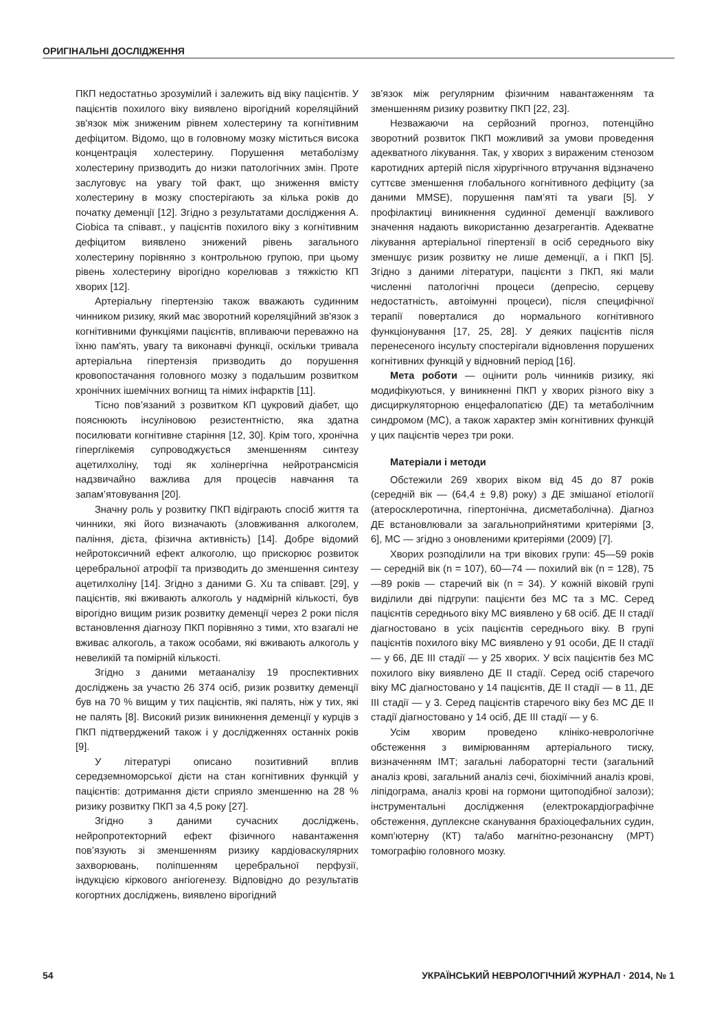ОРИГІНАЛЬНІ ДОСЛІДЖЕННЯ
ПКП недостатньо зрозумілий і залежить від віку пацієнтів. У пацієнтів похилого віку виявлено вірогідний кореляційний зв'язок між зниженим рівнем холестерину та когнітивним дефіцитом. Відомо, що в головному мозку міститься висока концентрація холестерину. Порушення метаболізму холестерину призводить до низки патологічних змін. Проте заслуговує на увагу той факт, що зниження вмісту холестерину в мозку спостерігають за кілька років до початку деменції [12]. Згідно з результатами дослідження A. Ciobica та співавт., у пацієнтів похилого віку з когнітивним дефіцитом виявлено знижений рівень загального холестерину порівняно з контрольною групою, при цьому рівень холестерину вірогідно корелював з тяжкістю КП хворих [12].
Артеріальну гіпертензію також вважають судинним чинником ризику, який має зворотний кореляційний зв'язок з когнітивними функціями пацієнтів, впливаючи переважно на їхню пам'ять, увагу та виконавчі функції, оскільки тривала артеріальна гіпертензія призводить до порушення кровопостачання головного мозку з подальшим розвитком хронічних ішемічних вогнищ та німих інфарктів [11].
Тісно пов’язаний з розвитком КП цукровий діабет, що пояснюють інсуліновою резистентністю, яка здатна посилювати когнітивне старіння [12, 30]. Крім того, хронічна гіперглікемія супроводжується зменшенням синтезу ацетилхоліну, тоді як холінергічна нейротрансмісія надзвичайно важлива для процесів навчання та запам’ятовування [20].
Значну роль у розвитку ПКП відіграють спосіб життя та чинники, які його визначають (зловживання алкоголем, паління, дієта, фізична активність) [14]. Добре відомий нейротоксичний ефект алкоголю, що прискорює розвиток церебральної атрофії та призводить до зменшення синтезу ацетилхоліну [14]. Згідно з даними G. Xu та співавт. [29], у пацієнтів, які вживають алкоголь у надмірній кількості, був вірогідно вищим ризик розвитку деменції через 2 роки після встановлення діагнозу ПКП порівняно з тими, хто взагалі не вживає алкоголь, а також особами, які вживають алкоголь у невеликій та помірній кількості.
Згідно з даними метааналізу 19 проспективних досліджень за участю 26 374 осіб, ризик розвитку деменції був на 70 % вищим у тих пацієнтів, які палять, ніж у тих, які не палять [8]. Високий ризик виникнення деменції у курців з ПКП підтверджений також і у дослідженнях останніх років [9].
У літературі описано позитивний вплив середземноморської дієти на стан когнітивних функцій у пацієнтів: дотримання дієти сприяло зменшенню на 28 % ризику розвитку ПКП за 4,5 року [27].
Згідно з даними сучасних досліджень, нейропротекторний ефект фізичного навантаження пов’язують зі зменшенням ризику кардіоваскулярних захворювань, поліпшенням церебральної перфузії, індукцією кіркового ангіогенезу. Відповідно до результатів когортних досліджень, виявлено вірогідний
зв'язок між регулярним фізичним навантаженням та зменшенням ризику розвитку ПКП [22, 23].
Незважаючи на серйозний прогноз, потенційно зворотний розвиток ПКП можливий за умови проведення адекватного лікування. Так, у хворих з вираженим стенозом каротидних артерій після хірургічного втручання відзначено суттєве зменшення глобального когнітивного дефіциту (за даними MMSE), порушення пам’яті та уваги [5]. У профілактиці виникнення судинної деменції важливого значення надають використанню дезагрегантів. Адекватне лікування артеріальної гіпертензії в осіб середнього віку зменшує ризик розвитку не лише деменції, а і ПКП [5]. Згідно з даними літератури, пацієнти з ПКП, які мали численні патологічні процеси (депресію, серцеву недостатність, автоімунні процеси), після специфічної терапії поверталися до нормального когнітивного функціонування [17, 25, 28]. У деяких пацієнтів після перенесеного інсульту спостерігали відновлення порушених когнітивних функцій у відновний період [16].
Мета роботи — оцінити роль чинників ризику, які модифікуються, у виникненні ПКП у хворих різного віку з дисциркуляторною енцефалопатією (ДЕ) та метаболічним синдромом (МС), а також характер змін когнітивних функцій у цих пацієнтів через три роки.
Матеріали і методи
Обстежили 269 хворих віком від 45 до 87 років (середній вік — (64,4 ± 9,8) року) з ДЕ змішаної етіології (атеросклеротична, гіпертонічна, дисметаболічна). Діагноз ДЕ встановлювали за загальноприйнятими критеріями [3, 6], МС — згідно з оновленими критеріями (2009) [7].
Хворих розподілили на три вікових групи: 45—59 років — середній вік (n = 107), 60—74 — похилий вік (n = 128), 75—89 років — старечий вік (n = 34). У кожній віковій групі виділили дві підгрупи: пацієнти без МС та з МС. Серед пацієнтів середнього віку МС виявлено у 68 осіб. ДЕ II стадії діагностовано в усіх пацієнтів середнього віку. В групі пацієнтів похилого віку МС виявлено у 91 особи, ДЕ II стадії — у 66, ДЕ III стадії — у 25 хворих. У всіх пацієнтів без МС похилого віку виявлено ДЕ II стадії. Серед осіб старечого віку МС діагностовано у 14 пацієнтів, ДЕ II стадії — в 11, ДЕ III стадії — у 3. Серед пацієнтів старечого віку без МС ДЕ II стадії діагностовано у 14 осіб, ДЕ III стадії — у 6.
Усім хворим проведено клініко-неврологічне обстеження з вимірюванням артеріального тиску, визначенням ІМТ; загальні лабораторні тести (загальний аналіз крові, загальний аналіз сечі, біохімічний аналіз крові, ліпідограма, аналіз крові на гормони щитоподібної залози); інструментальні дослідження (електрокардіографічне обстеження, дуплексне сканування брахіоцефальних судин, комп’ютерну (КТ) та/або магнітно-резонансну (МРТ) томографію головного мозку.
54 УКРАЇНСЬКИЙ НЕВРОЛОГІЧНИЙ ЖУРНАЛ · 2014, № 1